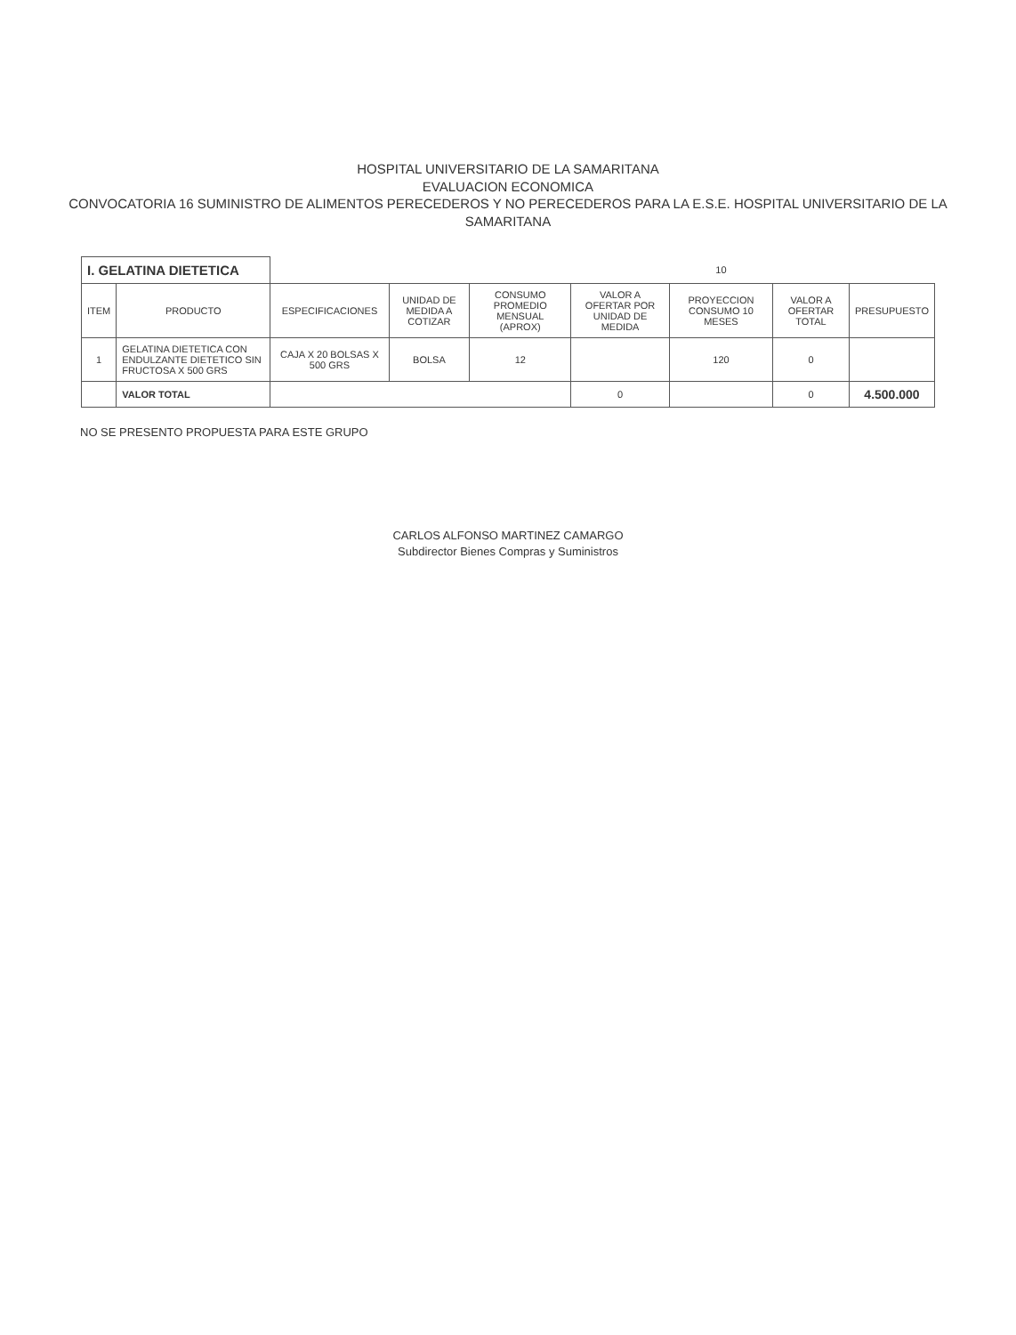HOSPITAL UNIVERSITARIO DE LA SAMARITANA
EVALUACION ECONOMICA
CONVOCATORIA 16 SUMINISTRO DE ALIMENTOS PERECEDEROS Y NO PERECEDEROS PARA LA E.S.E. HOSPITAL UNIVERSITARIO DE LA SAMARITANA
| I. GELATINA DIETETICA | | | | | | 10 | | |
| ITEM | PRODUCTO | ESPECIFICACIONES | UNIDAD DE MEDIDA A COTIZAR | CONSUMO PROMEDIO MENSUAL (APROX) | VALOR A OFERTAR POR UNIDAD DE MEDIDA | PROYECCION CONSUMO 10 MESES | VALOR A OFERTAR TOTAL | PRESUPUESTO |
| 1 | GELATINA DIETETICA CON ENDULZANTE DIETETICO SIN FRUCTOSA X 500 GRS | CAJA X 20 BOLSAS X 500 GRS | BOLSA | 12 | | 120 | 0 | |
| | VALOR TOTAL | | | | 0 | | 0 | 4.500.000 |
NO SE PRESENTO PROPUESTA PARA ESTE GRUPO
CARLOS ALFONSO MARTINEZ CAMARGO
Subdirector Bienes Compras y Suministros